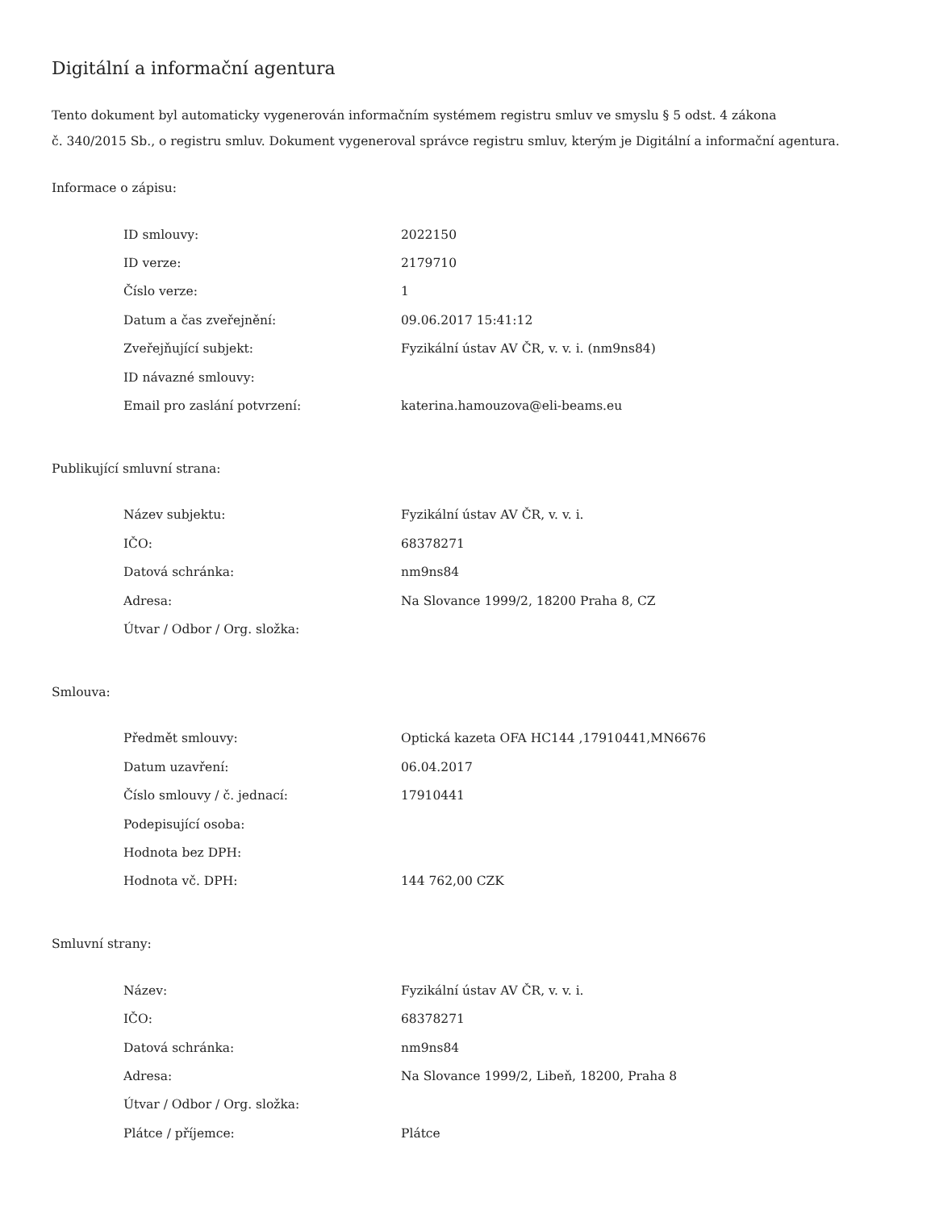Digitální a informační agentura
Tento dokument byl automaticky vygenerován informačním systémem registru smluv ve smyslu § 5 odst. 4 zákona
č. 340/2015 Sb., o registru smluv. Dokument vygeneroval správce registru smluv, kterým je Digitální a informační agentura.
Informace o zápisu:
| ID smlouvy: | 2022150 |
| ID verze: | 2179710 |
| Číslo verze: | 1 |
| Datum a čas zveřejnění: | 09.06.2017 15:41:12 |
| Zveřejňující subjekt: | Fyzikální ústav AV ČR, v. v. i. (nm9ns84) |
| ID návazné smlouvy: | |
| Email pro zaslání potvrzení: | katerina.hamouzova@eli-beams.eu |
Publikující smluvní strana:
| Název subjektu: | Fyzikální ústav AV ČR, v. v. i. |
| IČO: | 68378271 |
| Datová schránka: | nm9ns84 |
| Adresa: | Na Slovance 1999/2, 18200 Praha 8, CZ |
| Útvar / Odbor / Org. složka: | |
Smlouva:
| Předmět smlouvy: | Optická kazeta OFA HC144 ,17910441,MN6676 |
| Datum uzavření: | 06.04.2017 |
| Číslo smlouvy / č. jednací: | 17910441 |
| Podepisující osoba: | |
| Hodnota bez DPH: | |
| Hodnota vč. DPH: | 144 762,00 CZK |
Smluvní strany:
| Název: | Fyzikální ústav AV ČR, v. v. i. |
| IČO: | 68378271 |
| Datová schránka: | nm9ns84 |
| Adresa: | Na Slovance 1999/2, Libeň, 18200, Praha 8 |
| Útvar / Odbor / Org. složka: | |
| Plátce / příjemce: | Plátce |